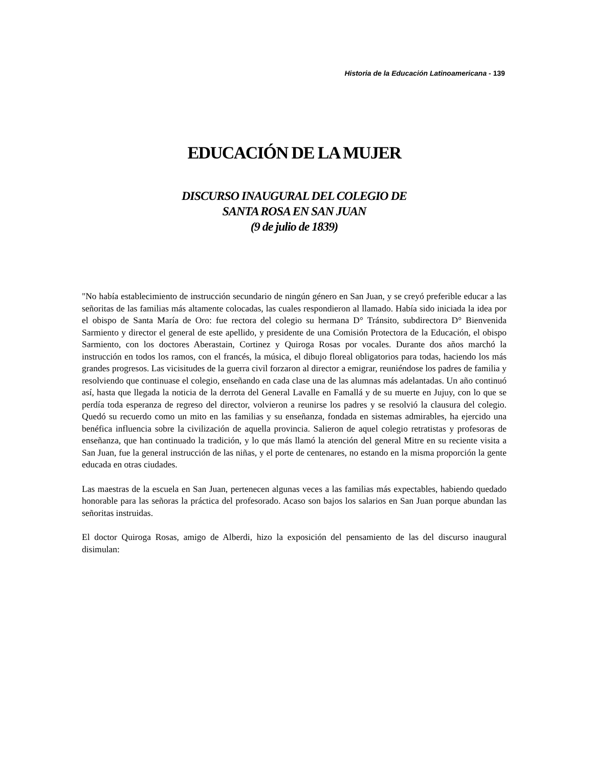Historia de la Educación Latinoamericana - 139
EDUCACIÓN DE LA MUJER
DISCURSO INAUGURAL DEL COLEGIO DE
SANTA ROSA EN SAN JUAN
(9 de julio de 1839)
"No había establecimiento de instrucción secundario de ningún género en San Juan, y se creyó preferible educar a las señoritas de las familias más altamente colocadas, las cuales respondieron al llamado. Había sido iniciada la idea por el obispo de Santa María de Oro: fue rectora del colegio su hermana D° Tránsito, subdirectora D° Bienvenida Sarmiento y director el general de este apellido, y presidente de una Comisión Protectora de la Educación, el obispo Sarmiento, con los doctores Aberastain, Cortinez y Quiroga Rosas por vocales. Durante dos años marchó la instrucción en todos los ramos, con el francés, la música, el dibujo floreal obligatorios para todas, haciendo los más grandes progresos. Las vicisitudes de la guerra civil forzaron al director a emigrar, reuniéndose los padres de familia y resolviendo que continuase el colegio, enseñando en cada clase una de las alumnas más adelantadas. Un año continuó así, hasta que llegada la noticia de la derrota del General Lavalle en Famallá y de su muerte en Jujuy, con lo que se perdía toda esperanza de regreso del director, volvieron a reunirse los padres y se resolvió la clausura del colegio. Quedó su recuerdo como un mito en las familias y su enseñanza, fondada en sistemas admirables, ha ejercido una benéfica influencia sobre la civilización de aquella provincia. Salieron de aquel colegio retratistas y profesoras de enseñanza, que han continuado la tradición, y lo que más llamó la atención del general Mitre en su reciente visita a San Juan, fue la general instrucción de las niñas, y el porte de centenares, no estando en la misma proporción la gente educada en otras ciudades.
Las maestras de la escuela en San Juan, pertenecen algunas veces a las familias más expectables, habiendo quedado honorable para las señoras la práctica del profesorado. Acaso son bajos los salarios en San Juan porque abundan las señoritas instruidas.
El doctor Quiroga Rosas, amigo de Alberdi, hizo la exposición del pensamiento de las del discurso inaugural disimulan: